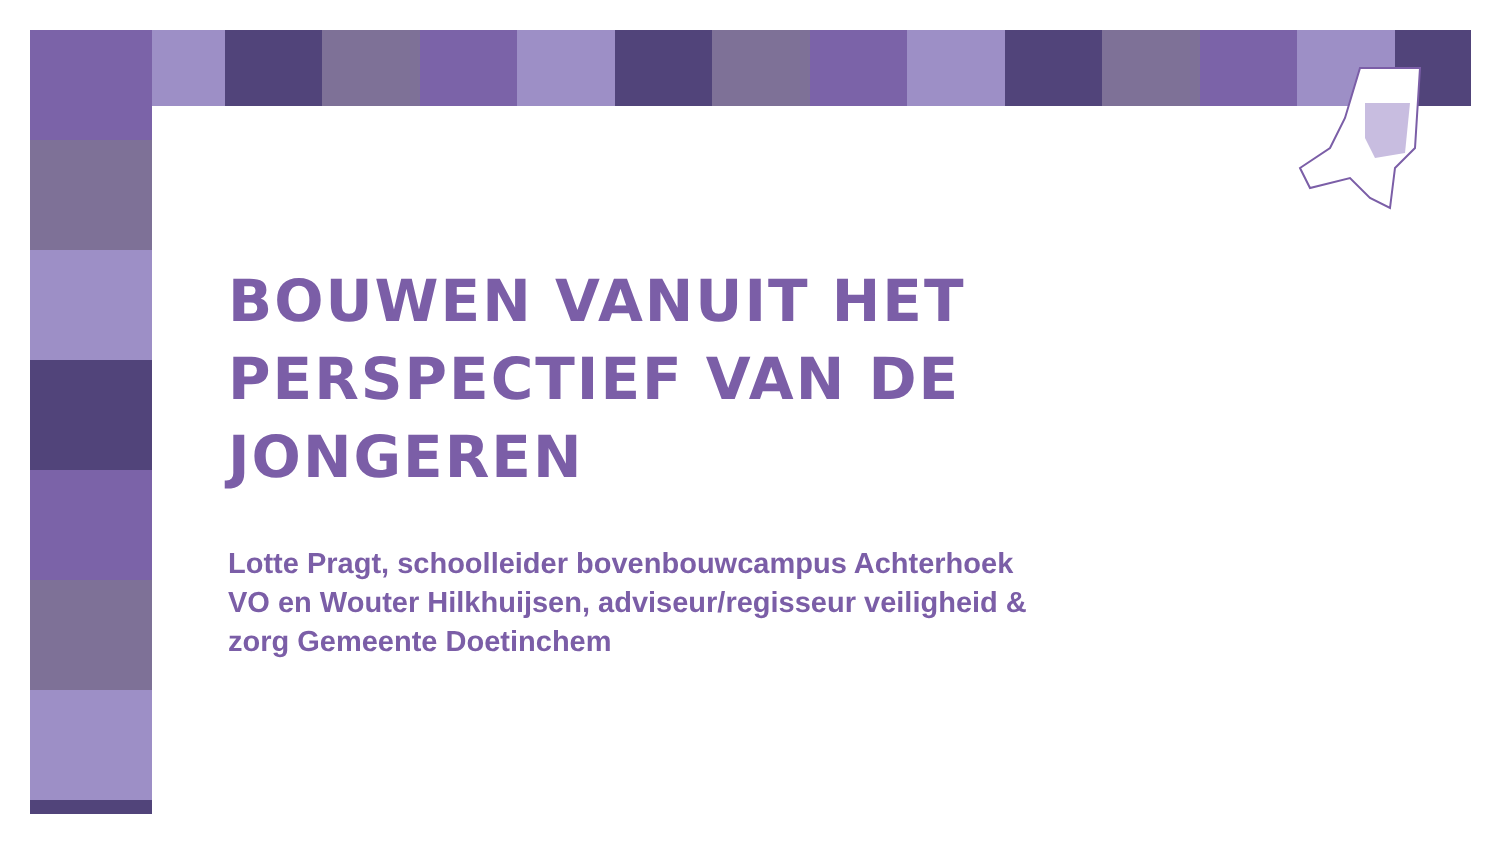BOUWEN VANUIT HET PERSPECTIEF VAN DE JONGEREN
Lotte Pragt, schoolleider bovenbouwcampus Achterhoek VO en Wouter Hilkhuijsen, adviseur/regisseur veiligheid & zorg Gemeente Doetinchem